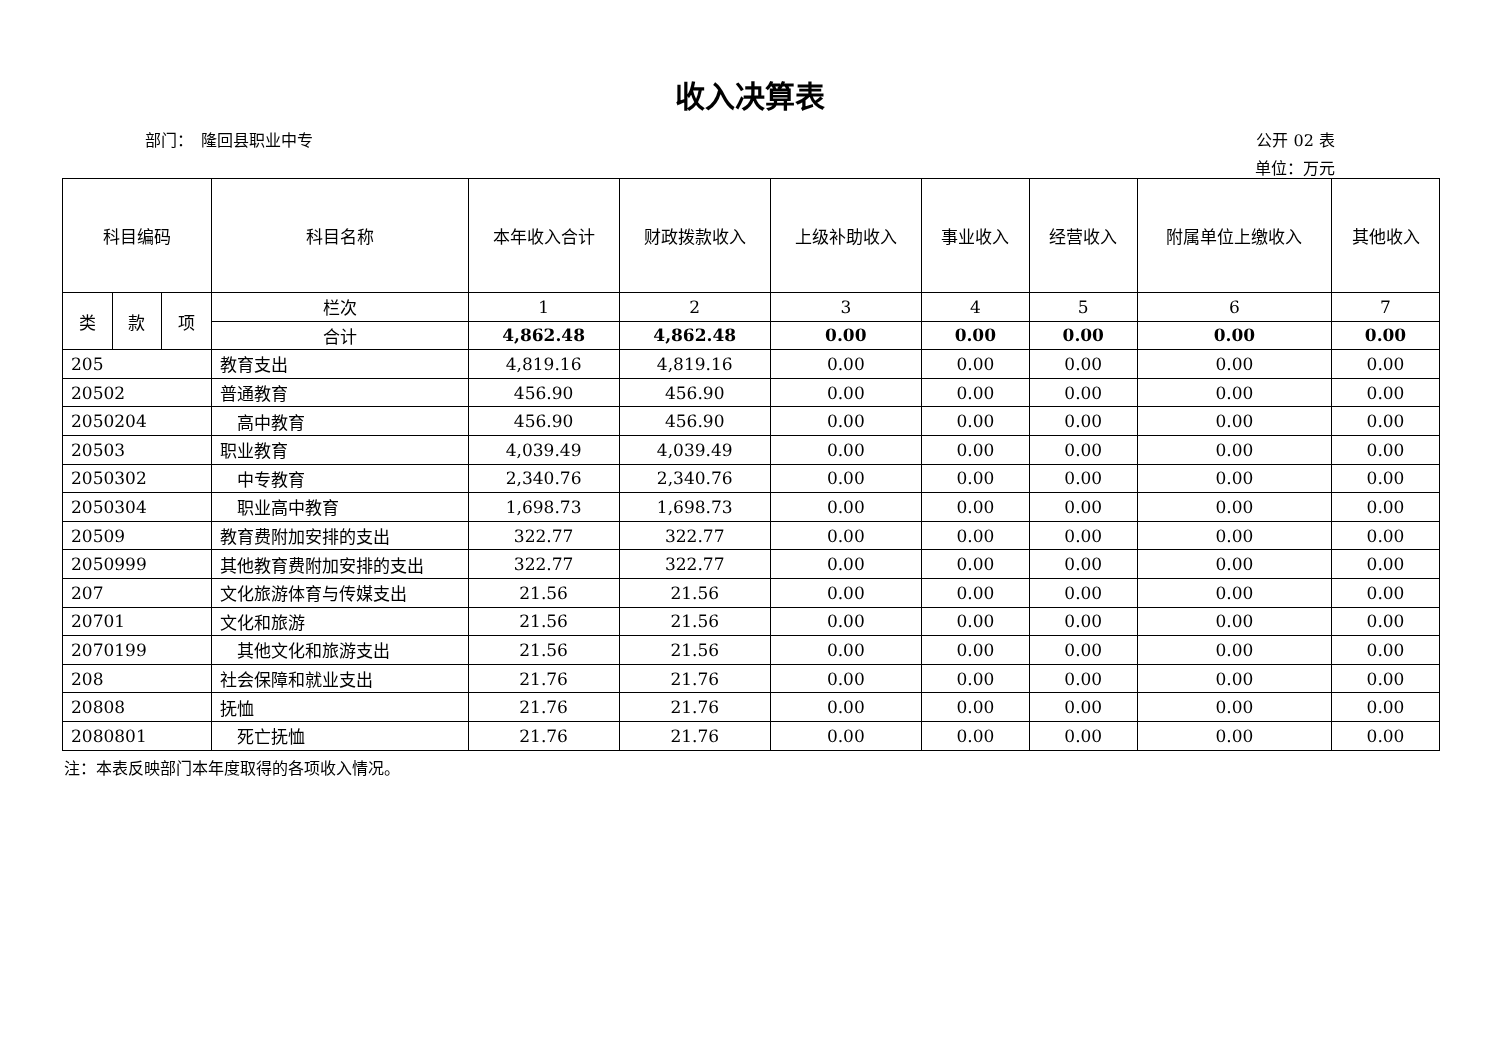收入决算表
部门：　隆回县职业中专 公开 02 表
单位：万元
| 科目编码 | | | 科目名称 | 本年收入合计 | 财政拨款收入 | 上级补助收入 | 事业收入 | 经营收入 | 附属单位上缴收入 | 其他收入 |
| --- | --- | --- | --- | --- | --- | --- | --- | --- | --- | --- |
| 类 | 款 | 项 | 栏次 | 1 | 2 | 3 | 4 | 5 | 6 | 7 |
| | | | 合计 | 4,862.48 | 4,862.48 | 0.00 | 0.00 | 0.00 | 0.00 | 0.00 |
| 205 | | | 教育支出 | 4,819.16 | 4,819.16 | 0.00 | 0.00 | 0.00 | 0.00 | 0.00 |
| 20502 | | | 普通教育 | 456.90 | 456.90 | 0.00 | 0.00 | 0.00 | 0.00 | 0.00 |
| 2050204 | | | 高中教育 | 456.90 | 456.90 | 0.00 | 0.00 | 0.00 | 0.00 | 0.00 |
| 20503 | | | 职业教育 | 4,039.49 | 4,039.49 | 0.00 | 0.00 | 0.00 | 0.00 | 0.00 |
| 2050302 | | | 中专教育 | 2,340.76 | 2,340.76 | 0.00 | 0.00 | 0.00 | 0.00 | 0.00 |
| 2050304 | | | 职业高中教育 | 1,698.73 | 1,698.73 | 0.00 | 0.00 | 0.00 | 0.00 | 0.00 |
| 20509 | | | 教育费附加安排的支出 | 322.77 | 322.77 | 0.00 | 0.00 | 0.00 | 0.00 | 0.00 |
| 2050999 | | | 其他教育费附加安排的支出 | 322.77 | 322.77 | 0.00 | 0.00 | 0.00 | 0.00 | 0.00 |
| 207 | | | 文化旅游体育与传媒支出 | 21.56 | 21.56 | 0.00 | 0.00 | 0.00 | 0.00 | 0.00 |
| 20701 | | | 文化和旅游 | 21.56 | 21.56 | 0.00 | 0.00 | 0.00 | 0.00 | 0.00 |
| 2070199 | | | 其他文化和旅游支出 | 21.56 | 21.56 | 0.00 | 0.00 | 0.00 | 0.00 | 0.00 |
| 208 | | | 社会保障和就业支出 | 21.76 | 21.76 | 0.00 | 0.00 | 0.00 | 0.00 | 0.00 |
| 20808 | | | 抚恤 | 21.76 | 21.76 | 0.00 | 0.00 | 0.00 | 0.00 | 0.00 |
| 2080801 | | | 死亡抚恤 | 21.76 | 21.76 | 0.00 | 0.00 | 0.00 | 0.00 | 0.00 |
注：本表反映部门本年度取得的各项收入情况。